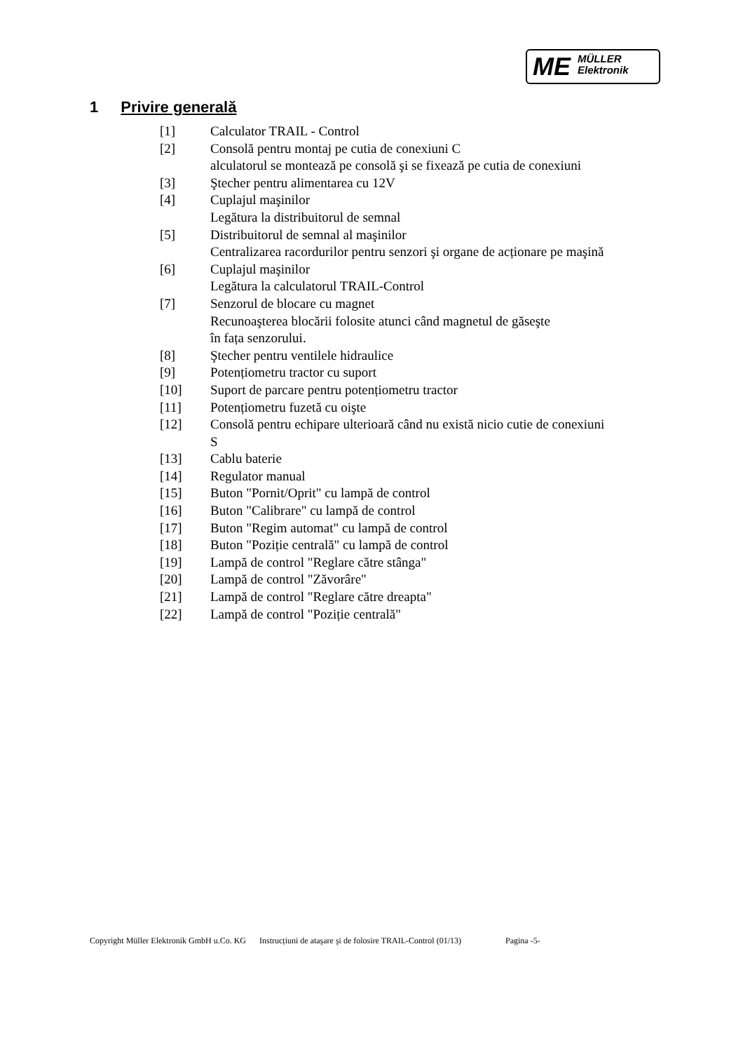ME MÜLLER
Elektronik
1 Privire generală
[1] Calculator TRAIL - Control
[2] Consolă pentru montaj pe cutia de conexiuni C
alculatorul se montează pe consolă şi se fixează pe cutia de conexiuni
[3] Ştecher pentru alimentarea cu 12V
[4] Cuplajul maşinilor
Legătura la distribuitorul de semnal
[5] Distribuitorul de semnal al maşinilor
Centralizarea racordurilor pentru senzori şi organe de acționare pe maşină
[6] Cuplajul maşinilor
Legătura la calculatorul TRAIL-Control
[7] Senzorul de blocare cu magnet
Recunoaşterea blocării folosite atunci când magnetul de găseşte
în fața senzorului.
[8] Ştecher pentru ventilele hidraulice
[9] Potențiometru tractor cu suport
[10] Suport de parcare pentru potențiometru tractor
[11] Potențiometru fuzetă cu oişte
[12] Consolă pentru echipare ulterioară când nu există nicio cutie de conexiuni
S
[13] Cablu baterie
[14] Regulator manual
[15] Buton "Pornit/Oprit" cu lampă de control
[16] Buton "Calibrare" cu lampă de control
[17] Buton "Regim automat" cu lampă de control
[18] Buton "Poziție centrală" cu lampă de control
[19] Lampă de control "Reglare către stânga"
[20] Lampă de control "Zăvorâre"
[21] Lampă de control "Reglare către dreapta"
[22] Lampă de control "Poziție centrală"
Copyright Müller Elektronik GmbH u.Co. KG Instrucțiuni de ataşare şi de folosire TRAIL-Control (01/13) Pagina -5-